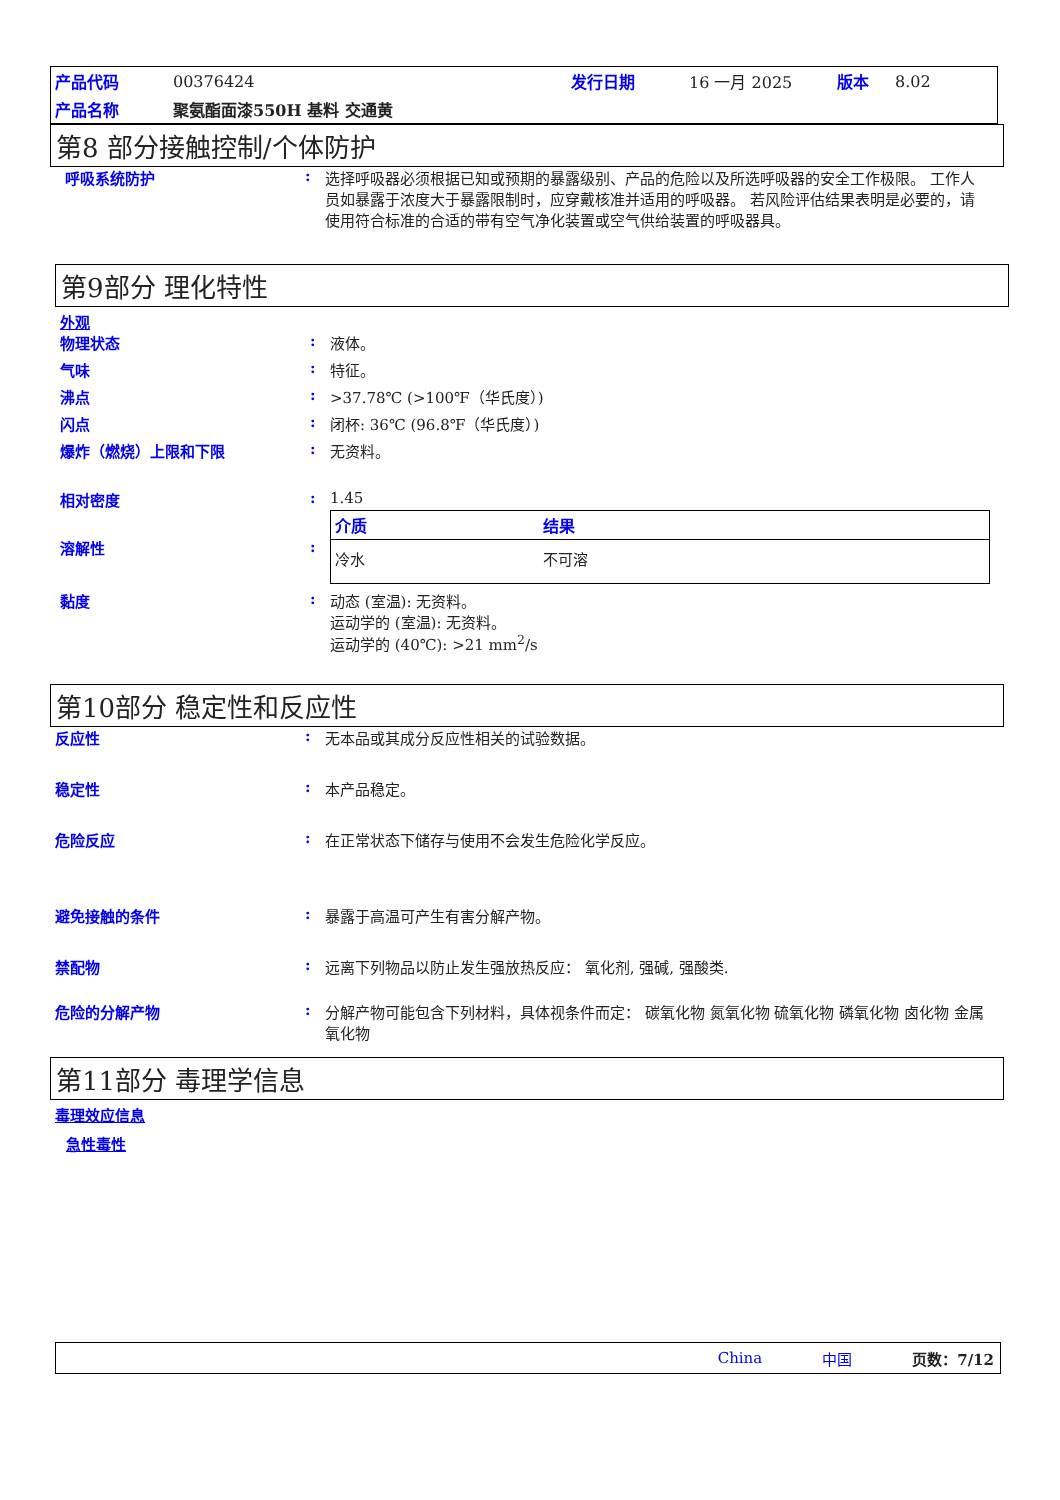| 产品代码 | 00376424 | 发行日期 | 16 一月 2025 | 版本 | 8.02 |
| 产品名称 | 聚氨酯面漆550H 基料 交通黄 | | | | |
第8 部分接触控制/个体防护
呼吸系统防护 : 选择呼吸器必须根据已知或预期的暴露级别、产品的危险以及所选呼吸器的安全工作极限。 工作人员如暴露于浓度大于暴露限制时，应穿戴核准并适用的呼吸器。 若风险评估结果表明是必要的，请使用符合标准的合适的带有空气净化装置或空气供给装置的呼吸器具。
第9部分 理化特性
外观
物理状态 : 液体。
气味 : 特征。
沸点 : >37.78℃ (>100℉（华氏度）)
闪点 : 闭杯: 36℃ (96.8℉（华氏度）)
爆炸（燃烧）上限和下限 : 无资料。
相对密度 : 1.45
溶解性 :
| 介质 | 结果 |
| --- | --- |
| 冷水 | 不可溶 |
黏度 : 动态 (室温): 无资料。
运动学的 (室温): 无资料。
运动学的 (40℃): >21 mm<sup>2</sup>/s
第10部分 稳定性和反应性
反应性 : 无本品或其成分反应性相关的试验数据。
稳定性 : 本产品稳定。
危险反应 : 在正常状态下储存与使用不会发生危险化学反应。
避免接触的条件 : 暴露于高温可产生有害分解产物。
禁配物 : 远离下列物品以防止发生强放热反应： 氧化剂, 强碱, 强酸类.
危险的分解产物 : 分解产物可能包含下列材料，具体视条件而定： 碳氧化物 氮氧化物 硫氧化物 磷氧化物 卤化物 金属氧化物
第11部分 毒理学信息
毒理效应信息
急性毒性
China 中国 页数：7/12